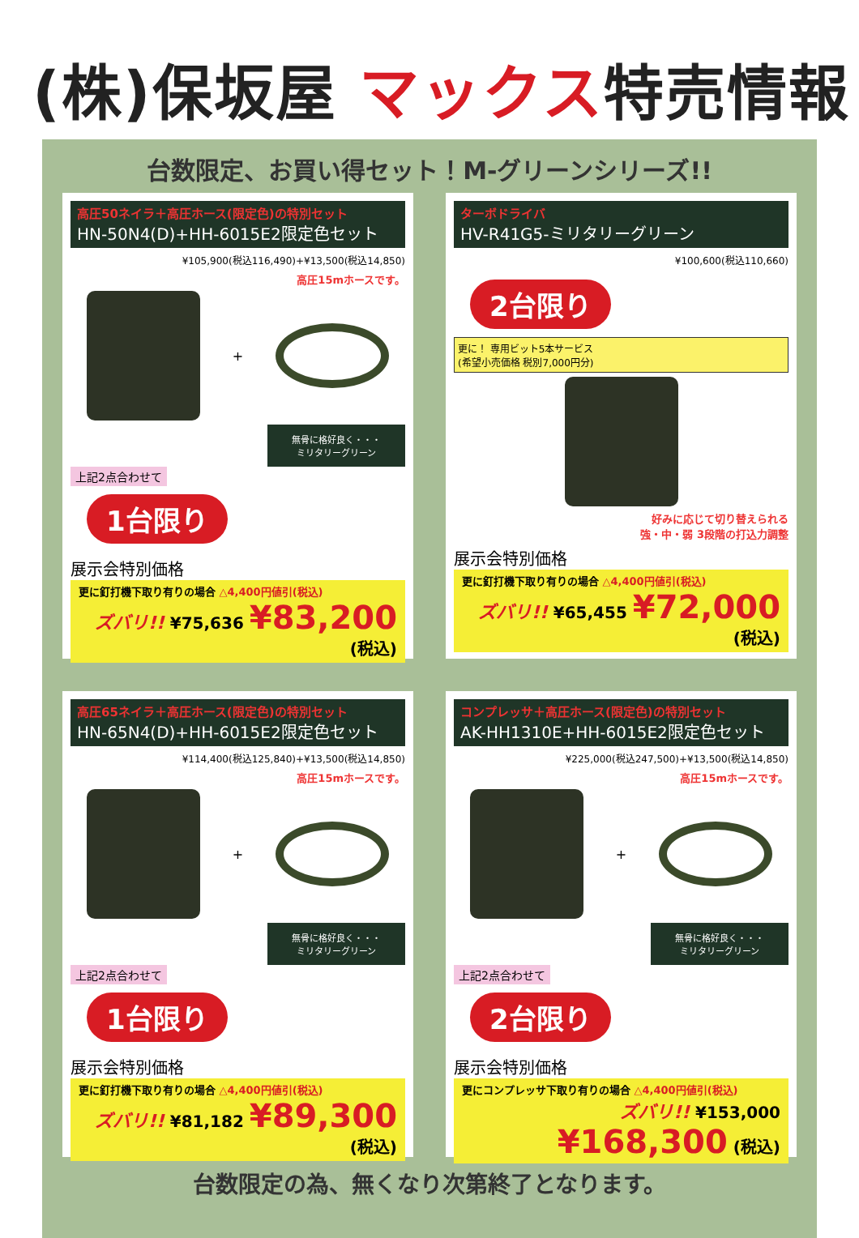(株)保坂屋 マックス特売情報
台数限定、お買い得セット！M-グリーンシリーズ!!
高圧50ネイラ＋高圧ホース(限定色)の特別セット
HN-50N4(D)+HH-6015E2限定色セット
¥105,900(税込116,490)+¥13,500(税込14,850)
高圧15mホースです。
+
無骨に格好良く・・・
ミリタリーグリーン
上記2点合わせて
1台限り
展示会特別価格
更に釘打機下取り有りの場合 △4,400円値引(税込)
ズバリ!! ¥75,636 ¥83,200 (税込)
ターボドライバ
HV-R41G5-ミリタリーグリーン
¥100,600(税込110,660)
2台限り
更に！ 専用ビット5本サービス
(希望小売価格 税別7,000円分)
好みに応じて切り替えられる
強・中・弱 3段階の打込力調整
展示会特別価格
更に釘打機下取り有りの場合 △4,400円値引(税込)
ズバリ!! ¥65,455 ¥72,000 (税込)
高圧65ネイラ＋高圧ホース(限定色)の特別セット
HN-65N4(D)+HH-6015E2限定色セット
¥114,400(税込125,840)+¥13,500(税込14,850)
高圧15mホースです。
+
無骨に格好良く・・・
ミリタリーグリーン
上記2点合わせて
1台限り
展示会特別価格
更に釘打機下取り有りの場合 △4,400円値引(税込)
ズバリ!! ¥81,182 ¥89,300 (税込)
コンプレッサ＋高圧ホース(限定色)の特別セット
AK-HH1310E+HH-6015E2限定色セット
¥225,000(税込247,500)+¥13,500(税込14,850)
高圧15mホースです。
+
無骨に格好良く・・・
ミリタリーグリーン
上記2点合わせて
2台限り
展示会特別価格
更にコンプレッサ下取り有りの場合 △4,400円値引(税込)
ズバリ!! ¥153,000 ¥168,300 (税込)
台数限定の為、無くなり次第終了となります。